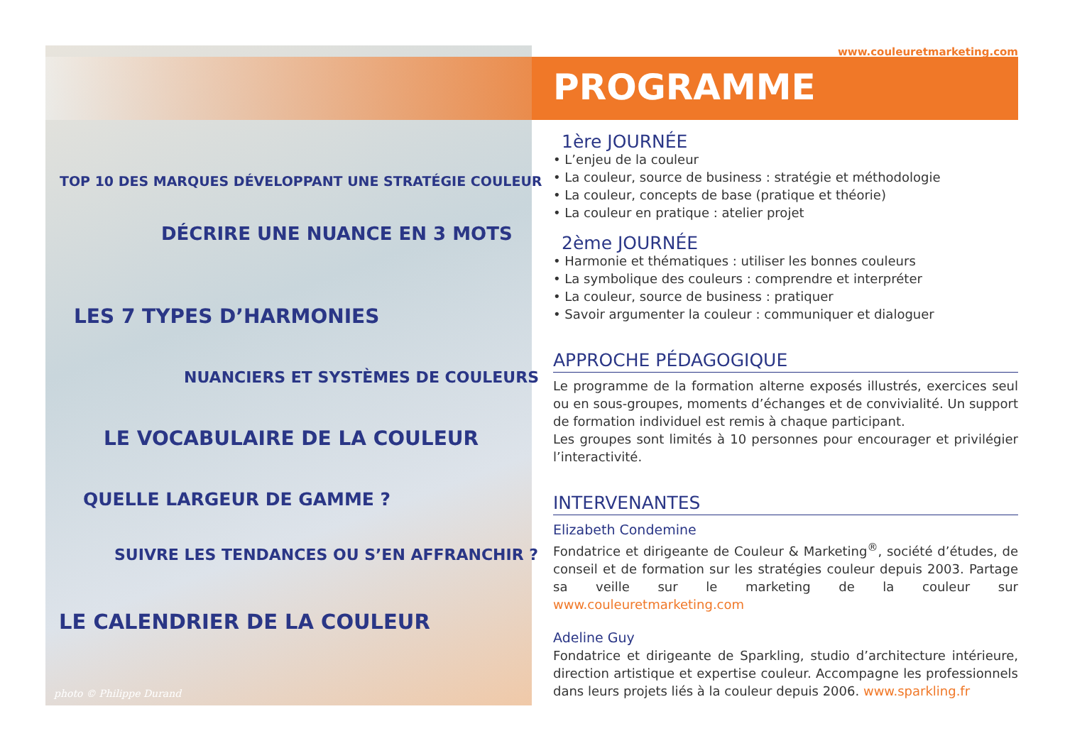TOP 10 DES MARQUES DÉVELOPPANT UNE STRATÉGIE COULEUR
DÉCRIRE UNE NUANCE EN 3 MOTS
LES 7 TYPES D’HARMONIES
NUANCIERS ET SYSTÈMES DE COULEURS
LE VOCABULAIRE DE LA COULEUR
QUELLE LARGEUR DE GAMME ?
SUIVRE LES TENDANCES OU S’EN AFFRANCHIR ?
LE CALENDRIER DE LA COULEUR
photo © Philippe Durand
www.couleuretmarketing.com
PROGRAMME
1ère JOURNÉE
• L’enjeu de la couleur
• La couleur, source de business : stratégie et méthodologie
• La couleur, concepts de base (pratique et théorie)
• La couleur en pratique : atelier projet
2ème JOURNÉE
• Harmonie et thématiques : utiliser les bonnes couleurs
• La symbolique des couleurs : comprendre et interpréter
• La couleur, source de business : pratiquer
• Savoir argumenter la couleur : communiquer et dialoguer
APPROCHE PÉDAGOGIQUE
Le programme de la formation alterne exposés illustrés, exercices seul ou en sous-groupes, moments d’échanges et de convivialité. Un support de formation individuel est remis à chaque participant.
Les groupes sont limités à 10 personnes pour encourager et privilégier l’interactivité.
INTERVENANTES
Elizabeth Condemine
Fondatrice et dirigeante de Couleur & Marketing<sup>®</sup>, société d’études, de conseil et de formation sur les stratégies couleur depuis 2003. Partage sa veille sur le marketing de la couleur sur www.couleuretmarketing.com
Adeline Guy
Fondatrice et dirigeante de Sparkling, studio d’architecture intérieure, direction artistique et expertise couleur. Accompagne les professionnels dans leurs projets liés à la couleur depuis 2006. www.sparkling.fr